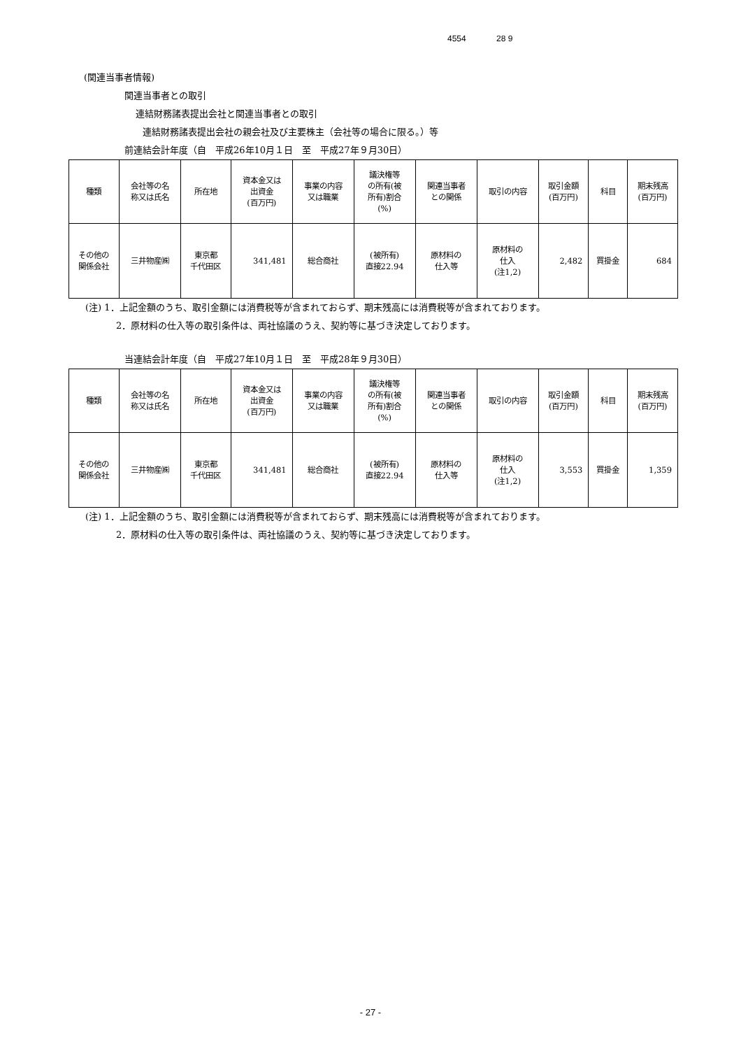4554 28 9
(関連当事者情報)
関連当事者との取引
連結財務諸表提出会社と関連当事者との取引
連結財務諸表提出会社の親会社及び主要株主（会社等の場合に限る。）等
前連結会計年度（自　平成26年10月１日　至　平成27年９月30日）
| 種類 | 会社等の名 称又は氏名 | 所在地 | 資本金又は 出資金 (百万円) | 事業の内容 又は職業 | 議決権等 の所有(被 所有)割合 (%) | 関連当事者 との関係 | 取引の内容 | 取引金額 (百万円) | 科目 | 期末残高 (百万円) |
| その他の 関係会社 | 三井物産㈱ | 東京都 千代田区 | 341,481 | 総合商社 | (被所有) 直接22.94 | 原材料の 仕入等 | 原材料の 仕入 (注1,2) | 2,482 | 買掛金 | 684 |
(注) 1．上記金額のうち、取引金額には消費税等が含まれておらず、期末残高には消費税等が含まれております。
2．原材料の仕入等の取引条件は、両社協議のうえ、契約等に基づき決定しております。
当連結会計年度（自　平成27年10月１日　至　平成28年９月30日）
| 種類 | 会社等の名 称又は氏名 | 所在地 | 資本金又は 出資金 (百万円) | 事業の内容 又は職業 | 議決権等 の所有(被 所有)割合 (%) | 関連当事者 との関係 | 取引の内容 | 取引金額 (百万円) | 科目 | 期末残高 (百万円) |
| その他の 関係会社 | 三井物産㈱ | 東京都 千代田区 | 341,481 | 総合商社 | (被所有) 直接22.94 | 原材料の 仕入等 | 原材料の 仕入 (注1,2) | 3,553 | 買掛金 | 1,359 |
(注) 1．上記金額のうち、取引金額には消費税等が含まれておらず、期末残高には消費税等が含まれております。
2．原材料の仕入等の取引条件は、両社協議のうえ、契約等に基づき決定しております。
- 27 -